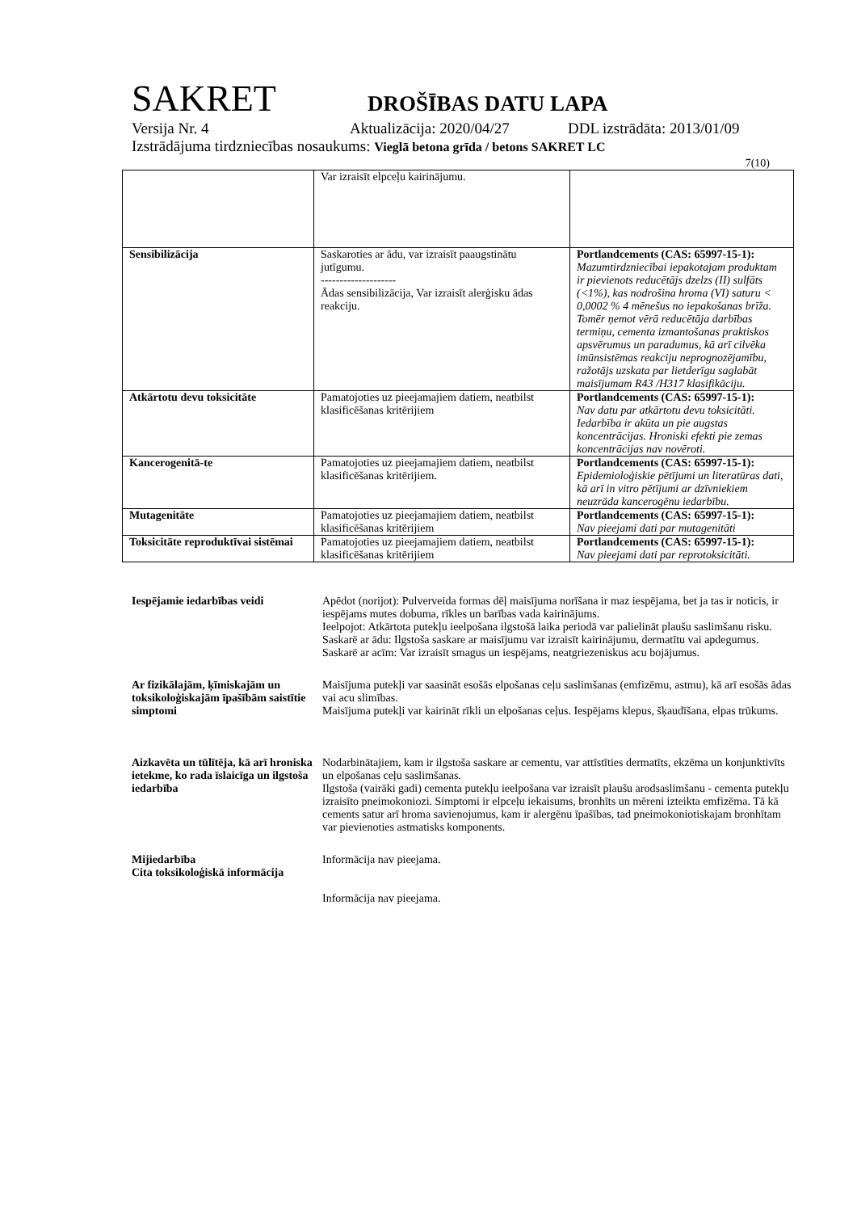SAKRET DROŠĪBAS DATU LAPA
Versija Nr. 4 Aktualizācija: 2020/04/27 DDL izstrādāta: 2013/01/09
Izstrādājuma tirdzniecības nosaukums: Vieglā betona grīda / betons SAKRET LC
7(10)
| | Var izraisīt elpceļu kairinājumu. | |
| Sensibilizācija | Saskaroties ar ādu, var izraisīt paaugstinātu jutīgumu. -------------------- Ādas sensibilizācija, Var izraisīt alerģisku ādas reakciju. | Portlandcements (CAS: 65997-15-1): Mazumtirdzniecībai iepakotajam produktam ir pievienots reducētājs dzelzs (II) sulfāts (<1%), kas nodrošina hroma (VI) saturu < 0,0002 % 4 mēnešus no iepakošanas brīža. Tomēr ņemot vērā reducētāja darbības termiņu, cementa izmantošanas praktiskos apsvērumus un paradumus, kā arī cilvēka imūnsistēmas reakciju neprognozējamību, ražotājs uzskata par lietderīgu saglabāt maisījumam R43 /H317 klasifikāciju. |
| Atkārtotu devu toksicitāte | Pamatojoties uz pieejamajiem datiem, neatbilst klasificēšanas kritērijiem | Portlandcements (CAS: 65997-15-1): Nav datu par atkārtotu devu toksicitāti. Iedarbība ir akūta un pie augstas koncentrācijas. Hroniski efekti pie zemas koncentrācijas nav novēroti. |
| Kancerogenitā-te | Pamatojoties uz pieejamajiem datiem, neatbilst klasificēšanas kritērijiem. | Portlandcements (CAS: 65997-15-1): Epidemioloģiskie pētījumi un literatūras dati, kā arī in vitro pētījumi ar dzīvniekiem neuzrāda kancerogēnu iedarbību. |
| Mutagenitāte | Pamatojoties uz pieejamajiem datiem, neatbilst klasificēšanas kritērijiem | Portlandcements (CAS: 65997-15-1): Nav pieejami dati par mutagenitāti |
| Toksicitāte reproduktīvai sistēmai | Pamatojoties uz pieejamajiem datiem, neatbilst klasificēšanas kritērijiem | Portlandcements (CAS: 65997-15-1): Nav pieejami dati par reprotoksicitāti. |
Iespējamie iedarbības veidi Apēdot (norijot): Pulverveida formas dēļ maisījuma norīšana ir maz iespējama, bet ja tas ir noticis, ir iespējams mutes dobuma, rīkles un barības vada kairinājums.
Ieelpojot: Atkārtota putekļu ieelpošana ilgstošā laika periodā var palielināt plaušu saslimšanu risku.
Saskarē ar ādu: Ilgstoša saskare ar maisījumu var izraisīt kairinājumu, dermatītu vai apdegumus.
Saskarē ar acīm: Var izraisīt smagus un iespējams, neatgriezeniskus acu bojājumus.
Ar fizikālajām, ķīmiskajām un toksikoloģiskajām īpašībām saistītie simptomi
Maisījuma putekļi var saasināt esošās elpošanas ceļu saslimšanas (emfizēmu, astmu), kā arī esošās ādas vai acu slimības.
Maisījuma putekļi var kairināt rīkli un elpošanas ceļus. Iespējams klepus, šķaudīšana, elpas trūkums.
Aizkavēta un tūlītēja, kā arī hroniska ietekme, ko rada īslaicīga un ilgstoša iedarbība
Nodarbinātajiem, kam ir ilgstoša saskare ar cementu, var attīstīties dermatīts, ekzēma un konjunktivīts un elpošanas ceļu saslimšanas.
Ilgstoša (vairāki gadi) cementa putekļu ieelpošana var izraisīt plaušu arodsaslimšanu - cementa putekļu izraisīto pneimokoniozi. Simptomi ir elpceļu iekaisums, bronhīts un mēreni izteikta emfizēma. Tā kā cements satur arī hroma savienojumus, kam ir alergēnu īpašības, tad pneimokoniotiskajam bronhītam var pievienoties astmatisks komponents.
Mijiedarbība
Cita toksikoloģiskā informācija
Informācija nav pieejama.
Informācija nav pieejama.